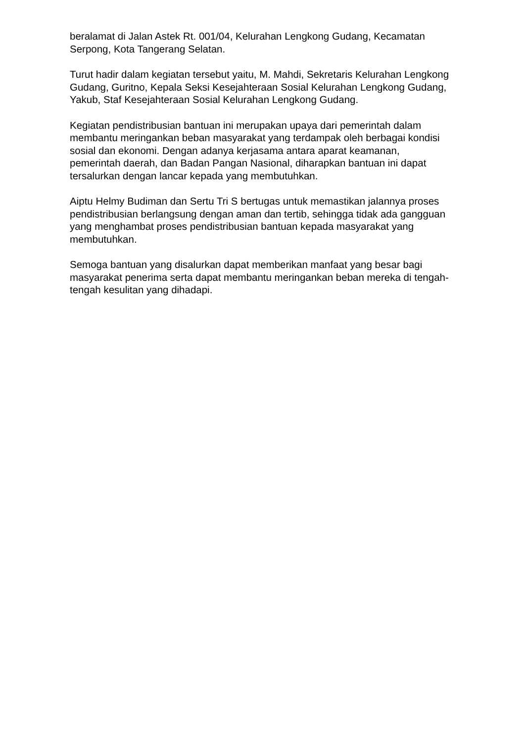beralamat di Jalan Astek Rt. 001/04, Kelurahan Lengkong Gudang, Kecamatan Serpong, Kota Tangerang Selatan.
Turut hadir dalam kegiatan tersebut yaitu, M. Mahdi, Sekretaris Kelurahan Lengkong Gudang, Guritno, Kepala Seksi Kesejahteraan Sosial Kelurahan Lengkong Gudang, Yakub, Staf Kesejahteraan Sosial Kelurahan Lengkong Gudang.
Kegiatan pendistribusian bantuan ini merupakan upaya dari pemerintah dalam membantu meringankan beban masyarakat yang terdampak oleh berbagai kondisi sosial dan ekonomi. Dengan adanya kerjasama antara aparat keamanan, pemerintah daerah, dan Badan Pangan Nasional, diharapkan bantuan ini dapat tersalurkan dengan lancar kepada yang membutuhkan.
Aiptu Helmy Budiman dan Sertu Tri S bertugas untuk memastikan jalannya proses pendistribusian berlangsung dengan aman dan tertib, sehingga tidak ada gangguan yang menghambat proses pendistribusian bantuan kepada masyarakat yang membutuhkan.
Semoga bantuan yang disalurkan dapat memberikan manfaat yang besar bagi masyarakat penerima serta dapat membantu meringankan beban mereka di tengah-tengah kesulitan yang dihadapi.